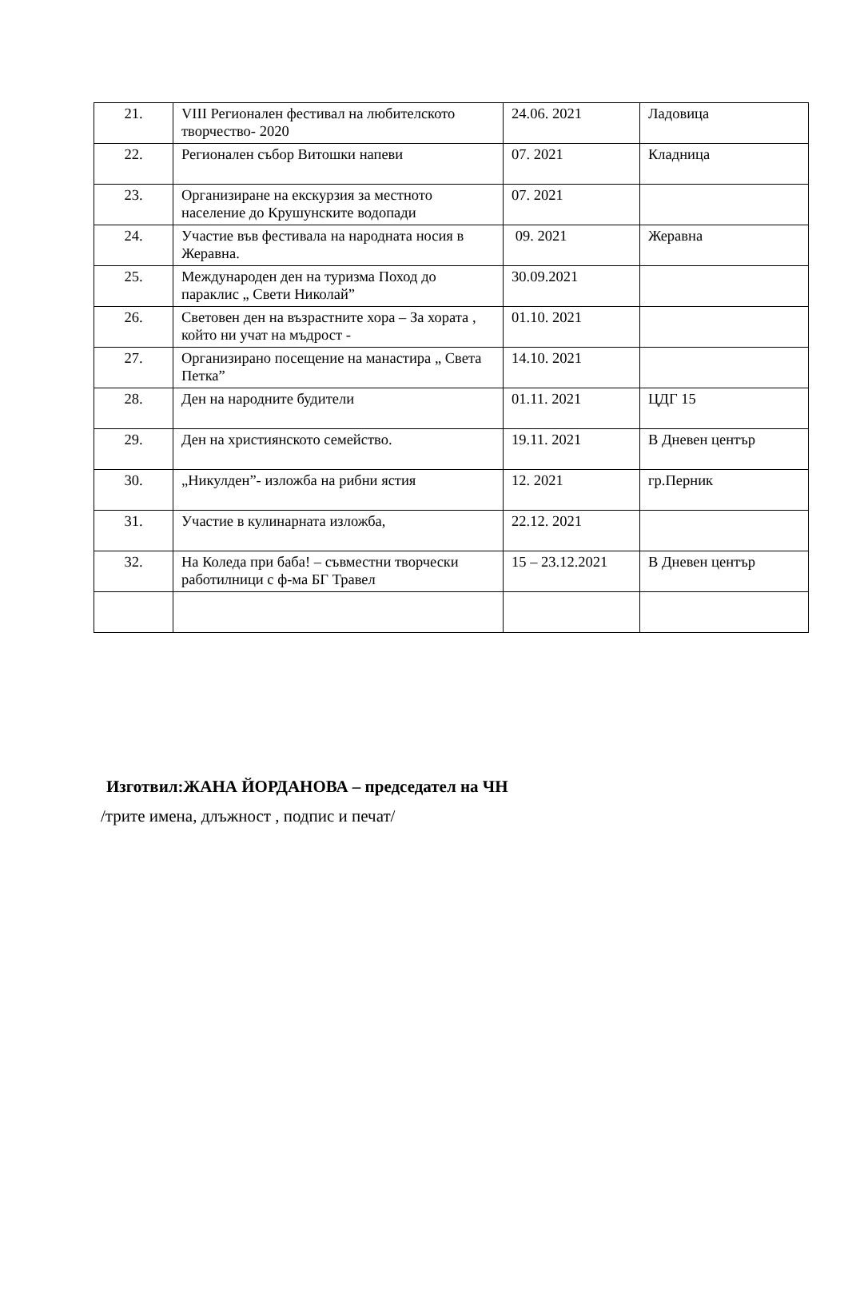| 21. | VIII Регионален фестивал на любителското творчество- 2020 | 24.06. 2021 | Ладовица |
| 22. | Регионален събор Витошки напеви | 07. 2021 | Кладница |
| 23. | Организиране на екскурзия за местното население до Крушунските водопади | 07. 2021 | |
| 24. | Участие във фестивала на народната носия в Жеравна. | 09. 2021 | Жеравна |
| 25. | Международен ден на туризма Поход до параклис „ Свети Николай” | 30.09.2021 | |
| 26. | Световен ден на възрастните хора – За хората , който ни учат на мъдрост - | 01.10. 2021 | |
| 27. | Организирано посещение на манастира „ Света Петка” | 14.10. 2021 | |
| 28. | Ден на народните будители | 01.11. 2021 | ЦДГ 15 |
| 29. | Ден на християнското семейство. | 19.11. 2021 | В Дневен център |
| 30. | „Никулден”- изложба на рибни ястия | 12. 2021 | гр.Перник |
| 31. | Участие в кулинарната изложба, | 22.12. 2021 | |
| 32. | На Коледа при баба! – съвместни творчески работилници с ф-ма БГ Травел | 15 – 23.12.2021 | В Дневен център |
Изготвил:ЖАНА ЙОРДАНОВА – председател на ЧН
/трите имена, длъжност , подпис и печат/